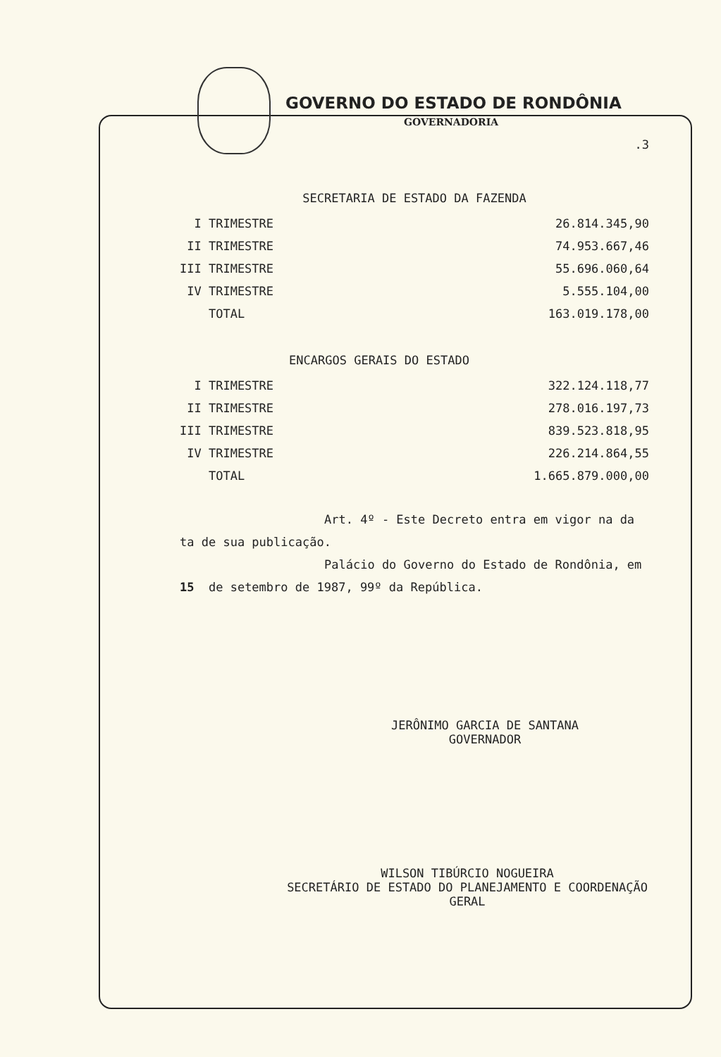GOVERNO DO ESTADO DE RONDÔNIA
GOVERNADORIA
.3
SECRETARIA DE ESTADO DA FAZENDA
| I TRIMESTRE | 26.814.345,90 |
| II TRIMESTRE | 74.953.667,46 |
| III TRIMESTRE | 55.696.060,64 |
| IV TRIMESTRE | 5.555.104,00 |
| TOTAL | 163.019.178,00 |
ENCARGOS GERAIS DO ESTADO
| I TRIMESTRE | 322.124.118,77 |
| II TRIMESTRE | 278.016.197,73 |
| III TRIMESTRE | 839.523.818,95 |
| IV TRIMESTRE | 226.214.864,55 |
| TOTAL | 1.665.879.000,00 |
Art. 4º - Este Decreto entra em vigor na da
ta de sua publicação.
Palácio do Governo do Estado de Rondônia, em
15 de setembro de 1987, 99º da República.
JERÔNIMO GARCIA DE SANTANA
GOVERNADOR
WILSON TIBÚRCIO NOGUEIRA
SECRETÁRIO DE ESTADO DO PLANEJAMENTO E COORDENAÇÃO
GERAL